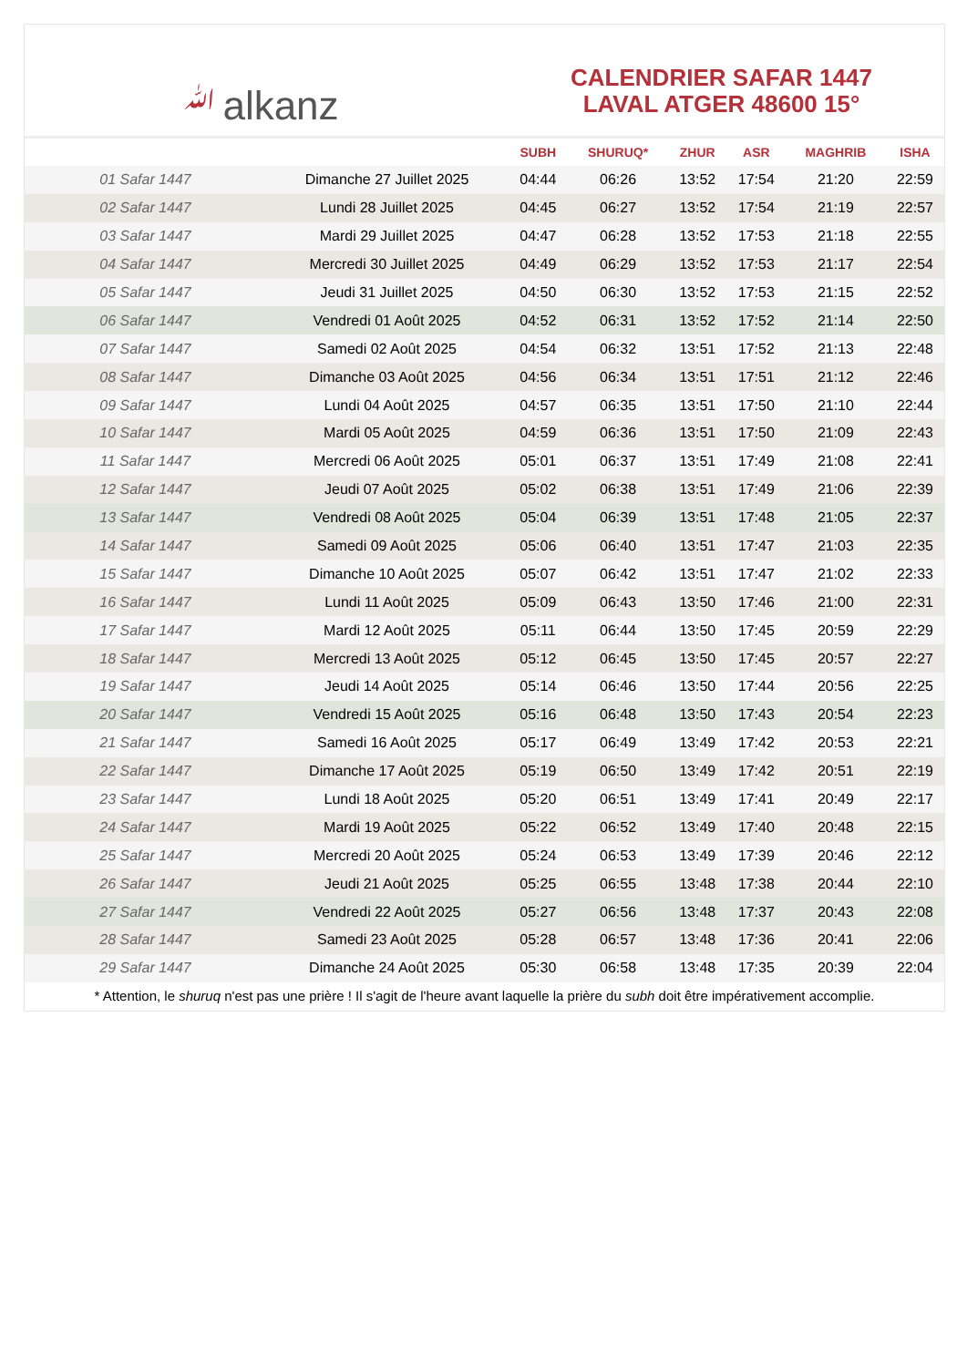ﷲalkanz
CALENDRIER SAFAR 1447
LAVAL ATGER 48600 15°
| | | SUBH | SHURUQ* | ZHUR | ASR | MAGHRIB | ISHA |
| --- | --- | --- | --- | --- | --- | --- | --- |
| 01 Safar 1447 | Dimanche 27 Juillet 2025 | 04:44 | 06:26 | 13:52 | 17:54 | 21:20 | 22:59 |
| 02 Safar 1447 | Lundi 28 Juillet 2025 | 04:45 | 06:27 | 13:52 | 17:54 | 21:19 | 22:57 |
| 03 Safar 1447 | Mardi 29 Juillet 2025 | 04:47 | 06:28 | 13:52 | 17:53 | 21:18 | 22:55 |
| 04 Safar 1447 | Mercredi 30 Juillet 2025 | 04:49 | 06:29 | 13:52 | 17:53 | 21:17 | 22:54 |
| 05 Safar 1447 | Jeudi 31 Juillet 2025 | 04:50 | 06:30 | 13:52 | 17:53 | 21:15 | 22:52 |
| 06 Safar 1447 | Vendredi 01 Août 2025 | 04:52 | 06:31 | 13:52 | 17:52 | 21:14 | 22:50 |
| 07 Safar 1447 | Samedi 02 Août 2025 | 04:54 | 06:32 | 13:51 | 17:52 | 21:13 | 22:48 |
| 08 Safar 1447 | Dimanche 03 Août 2025 | 04:56 | 06:34 | 13:51 | 17:51 | 21:12 | 22:46 |
| 09 Safar 1447 | Lundi 04 Août 2025 | 04:57 | 06:35 | 13:51 | 17:50 | 21:10 | 22:44 |
| 10 Safar 1447 | Mardi 05 Août 2025 | 04:59 | 06:36 | 13:51 | 17:50 | 21:09 | 22:43 |
| 11 Safar 1447 | Mercredi 06 Août 2025 | 05:01 | 06:37 | 13:51 | 17:49 | 21:08 | 22:41 |
| 12 Safar 1447 | Jeudi 07 Août 2025 | 05:02 | 06:38 | 13:51 | 17:49 | 21:06 | 22:39 |
| 13 Safar 1447 | Vendredi 08 Août 2025 | 05:04 | 06:39 | 13:51 | 17:48 | 21:05 | 22:37 |
| 14 Safar 1447 | Samedi 09 Août 2025 | 05:06 | 06:40 | 13:51 | 17:47 | 21:03 | 22:35 |
| 15 Safar 1447 | Dimanche 10 Août 2025 | 05:07 | 06:42 | 13:51 | 17:47 | 21:02 | 22:33 |
| 16 Safar 1447 | Lundi 11 Août 2025 | 05:09 | 06:43 | 13:50 | 17:46 | 21:00 | 22:31 |
| 17 Safar 1447 | Mardi 12 Août 2025 | 05:11 | 06:44 | 13:50 | 17:45 | 20:59 | 22:29 |
| 18 Safar 1447 | Mercredi 13 Août 2025 | 05:12 | 06:45 | 13:50 | 17:45 | 20:57 | 22:27 |
| 19 Safar 1447 | Jeudi 14 Août 2025 | 05:14 | 06:46 | 13:50 | 17:44 | 20:56 | 22:25 |
| 20 Safar 1447 | Vendredi 15 Août 2025 | 05:16 | 06:48 | 13:50 | 17:43 | 20:54 | 22:23 |
| 21 Safar 1447 | Samedi 16 Août 2025 | 05:17 | 06:49 | 13:49 | 17:42 | 20:53 | 22:21 |
| 22 Safar 1447 | Dimanche 17 Août 2025 | 05:19 | 06:50 | 13:49 | 17:42 | 20:51 | 22:19 |
| 23 Safar 1447 | Lundi 18 Août 2025 | 05:20 | 06:51 | 13:49 | 17:41 | 20:49 | 22:17 |
| 24 Safar 1447 | Mardi 19 Août 2025 | 05:22 | 06:52 | 13:49 | 17:40 | 20:48 | 22:15 |
| 25 Safar 1447 | Mercredi 20 Août 2025 | 05:24 | 06:53 | 13:49 | 17:39 | 20:46 | 22:12 |
| 26 Safar 1447 | Jeudi 21 Août 2025 | 05:25 | 06:55 | 13:48 | 17:38 | 20:44 | 22:10 |
| 27 Safar 1447 | Vendredi 22 Août 2025 | 05:27 | 06:56 | 13:48 | 17:37 | 20:43 | 22:08 |
| 28 Safar 1447 | Samedi 23 Août 2025 | 05:28 | 06:57 | 13:48 | 17:36 | 20:41 | 22:06 |
| 29 Safar 1447 | Dimanche 24 Août 2025 | 05:30 | 06:58 | 13:48 | 17:35 | 20:39 | 22:04 |
* Attention, le shuruq n'est pas une prière ! Il s'agit de l'heure avant laquelle la prière du subh doit être impérativement accomplie.